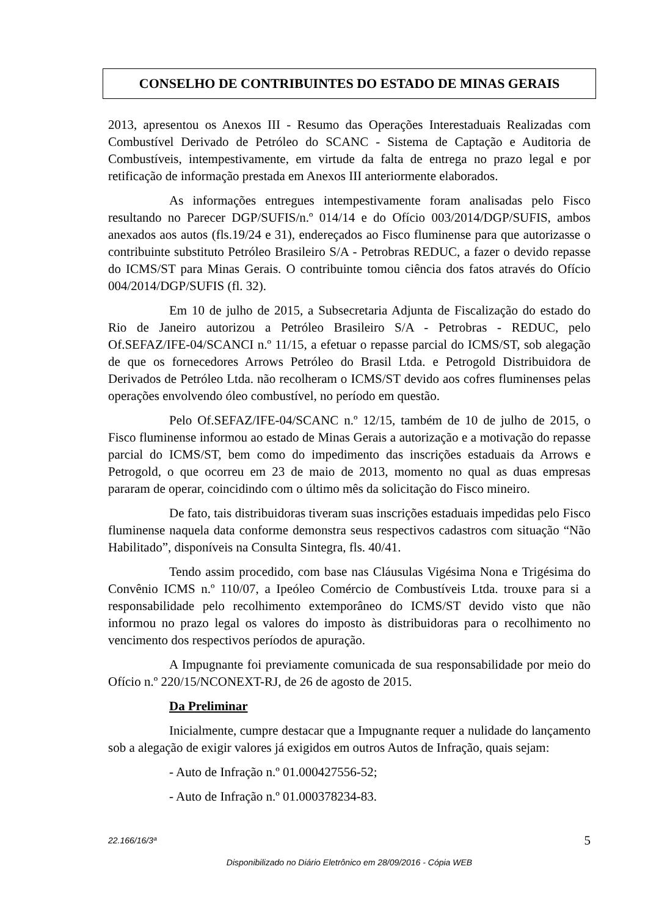CONSELHO DE CONTRIBUINTES DO ESTADO DE MINAS GERAIS
2013, apresentou os Anexos III - Resumo das Operações Interestaduais Realizadas com Combustível Derivado de Petróleo do SCANC - Sistema de Captação e Auditoria de Combustíveis, intempestivamente, em virtude da falta de entrega no prazo legal e por retificação de informação prestada em Anexos III anteriormente elaborados.
As informações entregues intempestivamente foram analisadas pelo Fisco resultando no Parecer DGP/SUFIS/n.º 014/14 e do Ofício 003/2014/DGP/SUFIS, ambos anexados aos autos (fls.19/24 e 31), endereçados ao Fisco fluminense para que autorizasse o contribuinte substituto Petróleo Brasileiro S/A - Petrobras REDUC, a fazer o devido repasse do ICMS/ST para Minas Gerais. O contribuinte tomou ciência dos fatos através do Ofício 004/2014/DGP/SUFIS (fl. 32).
Em 10 de julho de 2015, a Subsecretaria Adjunta de Fiscalização do estado do Rio de Janeiro autorizou a Petróleo Brasileiro S/A - Petrobras - REDUC, pelo Of.SEFAZ/IFE-04/SCANCI n.º 11/15, a efetuar o repasse parcial do ICMS/ST, sob alegação de que os fornecedores Arrows Petróleo do Brasil Ltda. e Petrogold Distribuidora de Derivados de Petróleo Ltda. não recolheram o ICMS/ST devido aos cofres fluminenses pelas operações envolvendo óleo combustível, no período em questão.
Pelo Of.SEFAZ/IFE-04/SCANC n.º 12/15, também de 10 de julho de 2015, o Fisco fluminense informou ao estado de Minas Gerais a autorização e a motivação do repasse parcial do ICMS/ST, bem como do impedimento das inscrições estaduais da Arrows e Petrogold, o que ocorreu em 23 de maio de 2013, momento no qual as duas empresas pararam de operar, coincidindo com o último mês da solicitação do Fisco mineiro.
De fato, tais distribuidoras tiveram suas inscrições estaduais impedidas pelo Fisco fluminense naquela data conforme demonstra seus respectivos cadastros com situação “Não Habilitado”, disponíveis na Consulta Sintegra, fls. 40/41.
Tendo assim procedido, com base nas Cláusulas Vigésima Nona e Trigésima do Convênio ICMS n.º 110/07, a Ipeóleo Comércio de Combustíveis Ltda. trouxe para si a responsabilidade pelo recolhimento extemporâneo do ICMS/ST devido visto que não informou no prazo legal os valores do imposto às distribuidoras para o recolhimento no vencimento dos respectivos períodos de apuração.
A Impugnante foi previamente comunicada de sua responsabilidade por meio do Ofício n.º 220/15/NCONEXT-RJ, de 26 de agosto de 2015.
Da Preliminar
Inicialmente, cumpre destacar que a Impugnante requer a nulidade do lançamento sob a alegação de exigir valores já exigidos em outros Autos de Infração, quais sejam:
- Auto de Infração n.º 01.000427556-52;
- Auto de Infração n.º 01.000378234-83.
22.166/16/3ª 5
Disponibilizado no Diário Eletrônico em 28/09/2016 - Cópia WEB